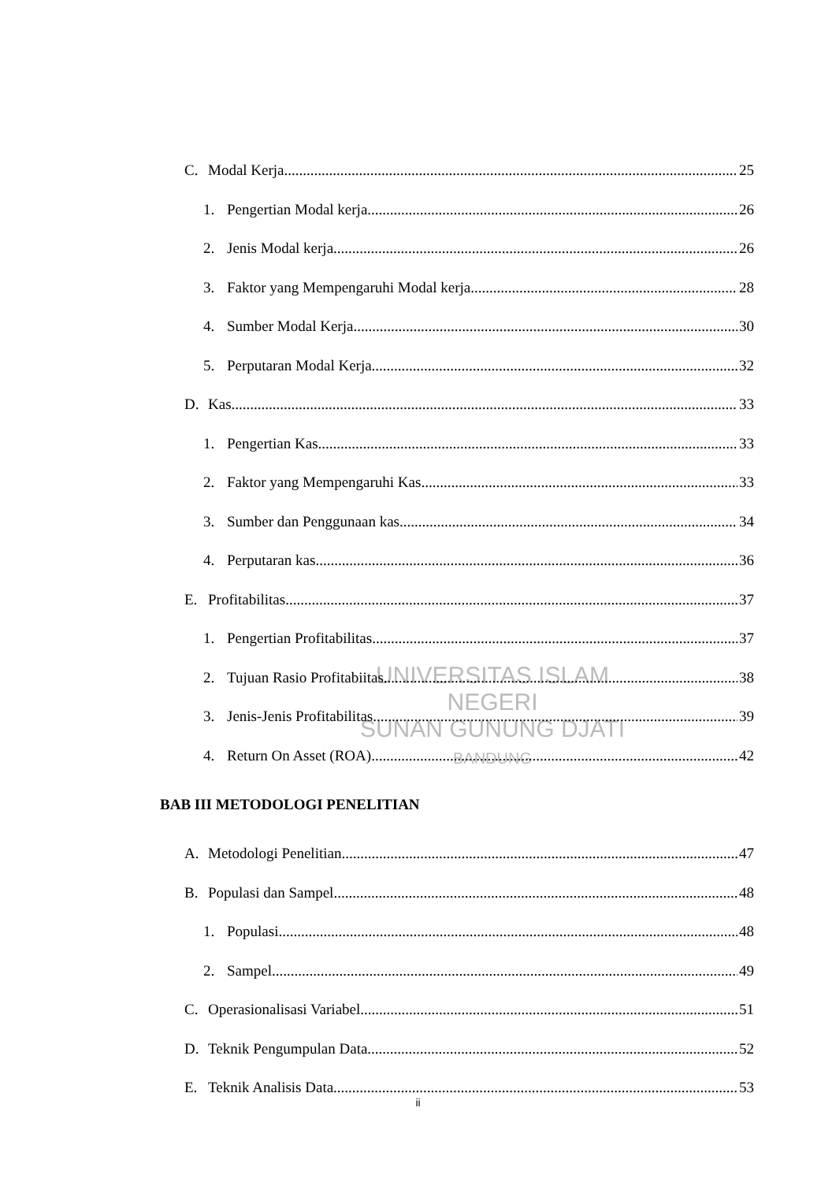UNIVERSITAS ISLAM NEGERI
SUNAN GUNUNG DJATI
BANDUNG
C. Modal Kerja 25
1. Pengertian Modal kerja 26
2. Jenis Modal kerja 26
3. Faktor yang Mempengaruhi Modal kerja 28
4. Sumber Modal Kerja 30
5. Perputaran Modal Kerja 32
D. Kas 33
1. Pengertian Kas 33
2. Faktor yang Mempengaruhi Kas 33
3. Sumber dan Penggunaan kas 34
4. Perputaran kas 36
E. Profitabilitas 37
1. Pengertian Profitabilitas 37
2. Tujuan Rasio Profitabiitas 38
3. Jenis-Jenis Profitabilitas 39
4. Return On Asset (ROA) 42
BAB III METODOLOGI PENELITIAN
A. Metodologi Penelitian 47
B. Populasi dan Sampel 48
1. Populasi 48
2. Sampel 49
C. Operasionalisasi Variabel 51
D. Teknik Pengumpulan Data 52
E. Teknik Analisis Data 53
ii